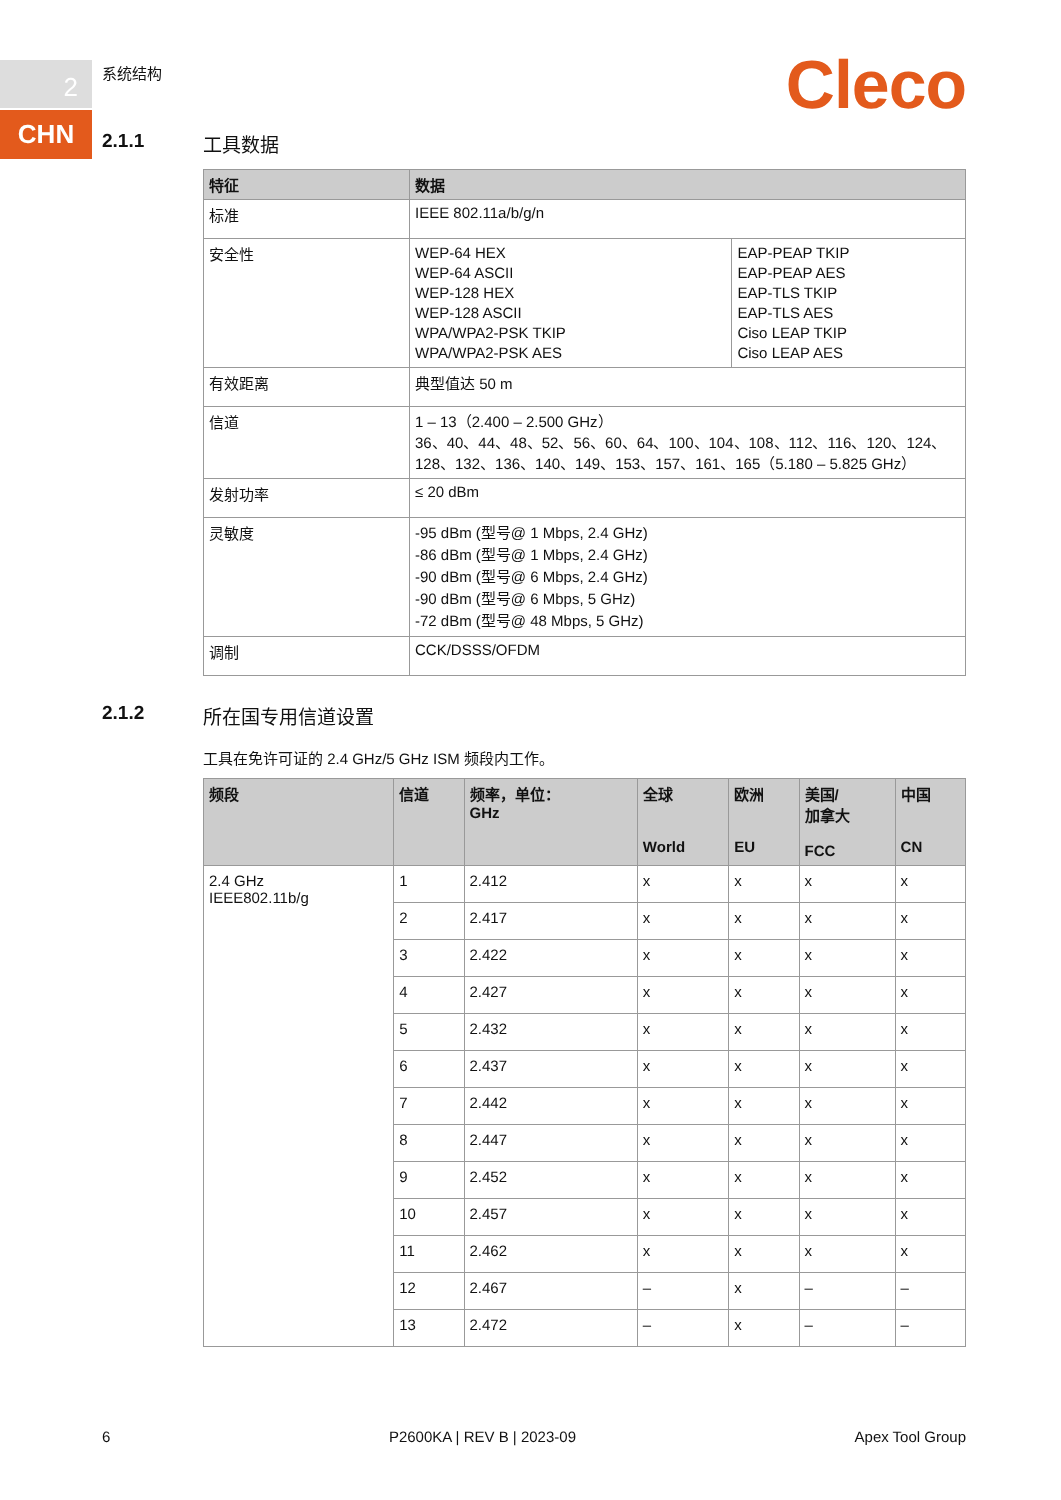2
CHN
系统结构 Cleco
2.1.1 工具数据
| 特征 | 数据 | |
| --- | --- | --- |
| 标准 | IEEE 802.11a/b/g/n | |
| 安全性 | WEP-64 HEX WEP-64 ASCII WEP-128 HEX WEP-128 ASCII WPA/WPA2-PSK TKIP WPA/WPA2-PSK AES | EAP-PEAP TKIP EAP-PEAP AES EAP-TLS TKIP EAP-TLS AES Ciso LEAP TKIP Ciso LEAP AES |
| 有效距离 | 典型值达 50 m | |
| 信道 | 1 – 13（2.400 – 2.500 GHz） 36、40、44、48、52、56、60、64、100、104、108、112、116、120、124、128、132、136、140、149、153、157、161、165（5.180 – 5.825 GHz） | |
| 发射功率 | ≤ 20 dBm | |
| 灵敏度 | -95 dBm (型号@ 1 Mbps, 2.4 GHz) -86 dBm (型号@ 1 Mbps, 2.4 GHz) -90 dBm (型号@ 6 Mbps, 2.4 GHz) -90 dBm (型号@ 6 Mbps, 5 GHz) -72 dBm (型号@ 48 Mbps, 5 GHz) | |
| 调制 | CCK/DSSS/OFDM | |
2.1.2 所在国专用信道设置
工具在免许可证的 2.4 GHz/5 GHz ISM 频段内工作。
| 频段 | 信道 | 频率，单位： GHz | 全球 World | 欧洲 EU | 美国/ 加拿大 FCC | 中国 CN |
| --- | --- | --- | --- | --- | --- | --- |
| 2.4 GHz IEEE802.11b/g | 1 | 2.412 | x | x | x | x |
| | 2 | 2.417 | x | x | x | x |
| | 3 | 2.422 | x | x | x | x |
| | 4 | 2.427 | x | x | x | x |
| | 5 | 2.432 | x | x | x | x |
| | 6 | 2.437 | x | x | x | x |
| | 7 | 2.442 | x | x | x | x |
| | 8 | 2.447 | x | x | x | x |
| | 9 | 2.452 | x | x | x | x |
| | 10 | 2.457 | x | x | x | x |
| | 11 | 2.462 | x | x | x | x |
| | 12 | 2.467 | – | x | – | – |
| | 13 | 2.472 | – | x | – | – |
6 P2600KA | REV B | 2023-09 Apex Tool Group